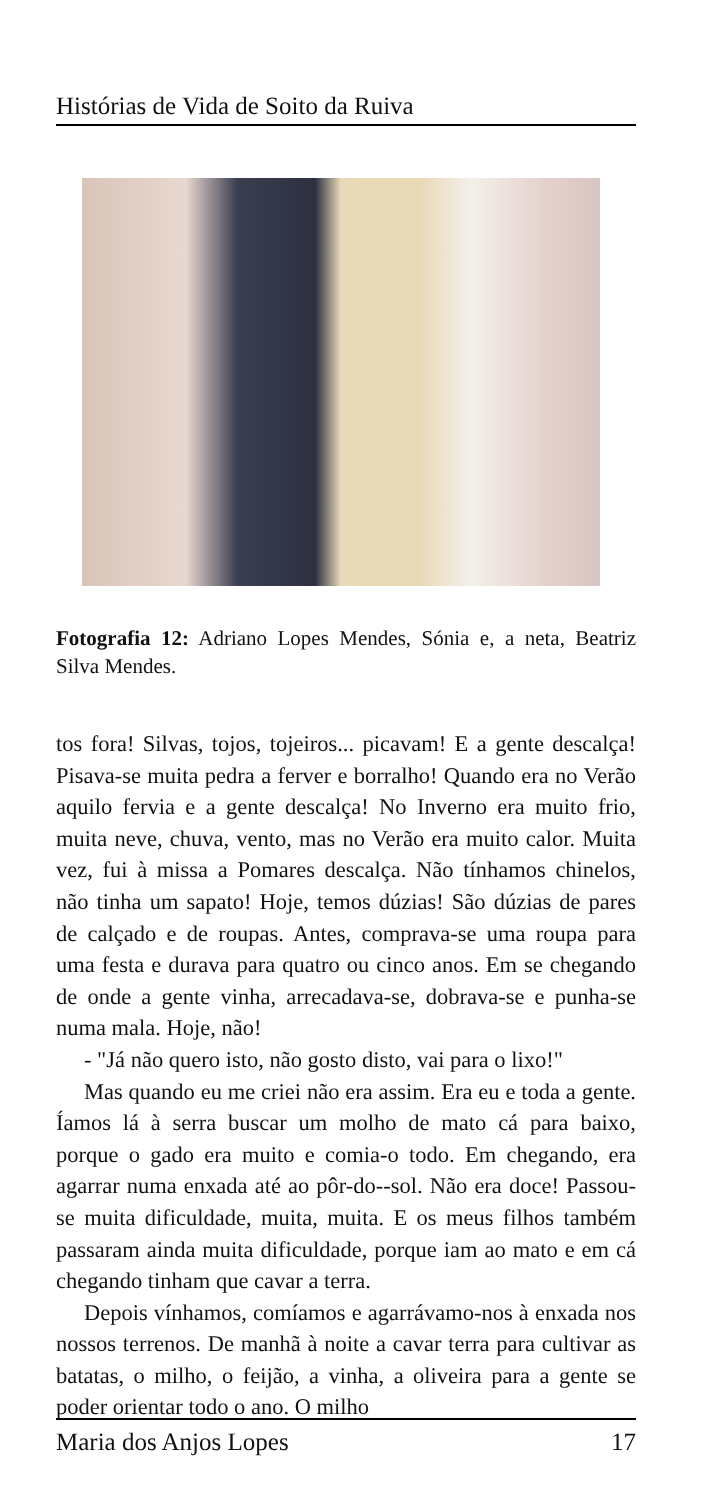Histórias de Vida de Soito da Ruiva
Fotografia 12: Adriano Lopes Mendes, Sónia e, a neta, Beatriz Silva Mendes.
tos fora! Silvas, tojos, tojeiros... picavam! E a gente descalça! Pisava-se muita pedra a ferver e borralho! Quando era no Verão aquilo fervia e a gente descalça! No Inverno era muito frio, muita neve, chuva, vento, mas no Verão era muito calor. Muita vez, fui à missa a Pomares descalça. Não tínhamos chinelos, não tinha um sapato! Hoje, temos dúzias! São dúzias de pares de calçado e de roupas. Antes, comprava-se uma roupa para uma festa e durava para quatro ou cinco anos. Em se chegando de onde a gente vinha, arrecadava-se, dobrava-se e punha-se numa mala. Hoje, não!
- "Já não quero isto, não gosto disto, vai para o lixo!"
Mas quando eu me criei não era assim. Era eu e toda a gente. Íamos lá à serra buscar um molho de mato cá para baixo, porque o gado era muito e comia-o todo. Em chegando, era agarrar numa enxada até ao pôr-do--sol. Não era doce! Passou-se muita dificuldade, muita, muita. E os meus filhos também passaram ainda muita dificuldade, porque iam ao mato e em cá chegando tinham que cavar a terra.
Depois vínhamos, comíamos e agarrávamo-nos à enxada nos nossos terrenos. De manhã à noite a cavar terra para cultivar as batatas, o milho, o feijão, a vinha, a oliveira para a gente se poder orientar todo o ano. O milho
Maria dos Anjos Lopes 17